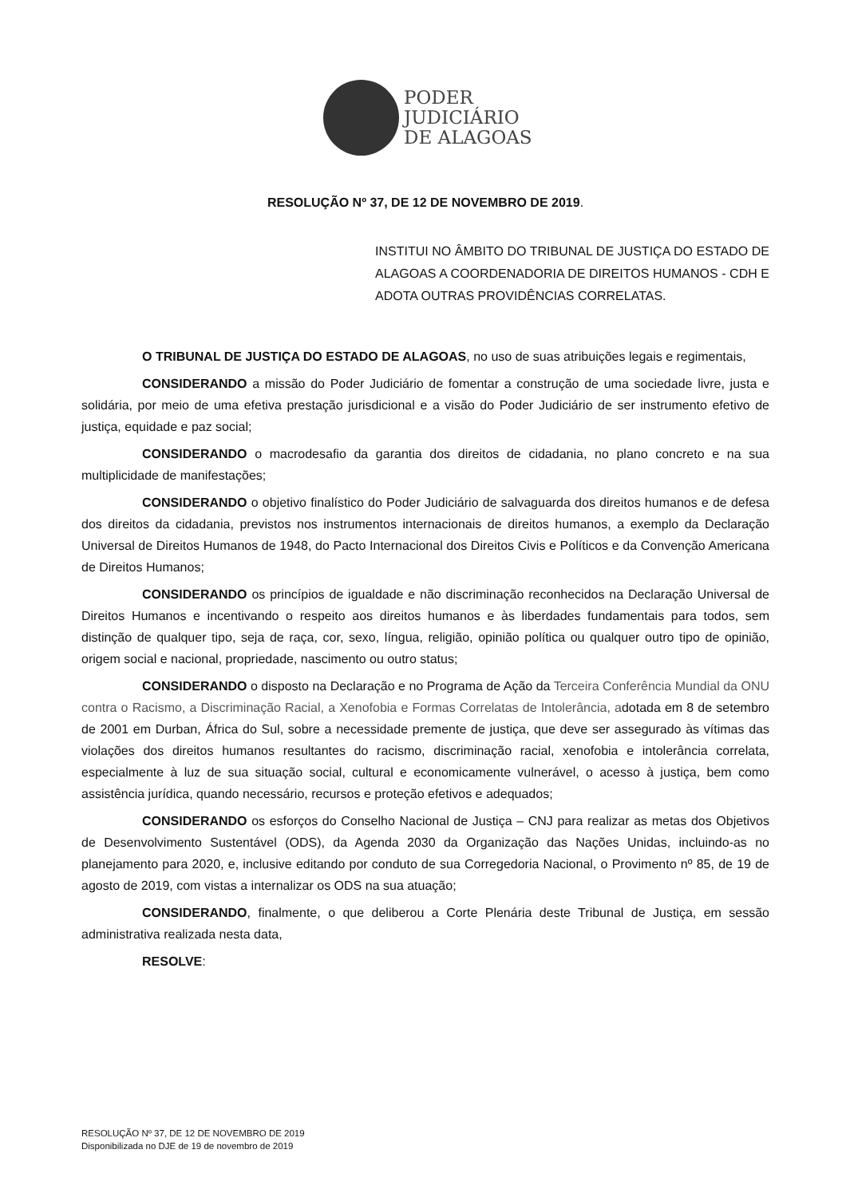PODER
JUDICIÁRIO
DE ALAGOAS
RESOLUÇÃO Nº 37, DE 12 DE NOVEMBRO DE 2019.
INSTITUI NO ÂMBITO DO TRIBUNAL DE JUSTIÇA DO ESTADO DE ALAGOAS A COORDENADORIA DE DIREITOS HUMANOS - CDH E ADOTA OUTRAS PROVIDÊNCIAS CORRELATAS.
O TRIBUNAL DE JUSTIÇA DO ESTADO DE ALAGOAS, no uso de suas atribuições legais e regimentais,
CONSIDERANDO a missão do Poder Judiciário de fomentar a construção de uma sociedade livre, justa e solidária, por meio de uma efetiva prestação jurisdicional e a visão do Poder Judiciário de ser instrumento efetivo de justiça, equidade e paz social;
CONSIDERANDO o macrodesafio da garantia dos direitos de cidadania, no plano concreto e na sua multiplicidade de manifestações;
CONSIDERANDO o objetivo finalístico do Poder Judiciário de salvaguarda dos direitos humanos e de defesa dos direitos da cidadania, previstos nos instrumentos internacionais de direitos humanos, a exemplo da Declaração Universal de Direitos Humanos de 1948, do Pacto Internacional dos Direitos Civis e Políticos e da Convenção Americana de Direitos Humanos;
CONSIDERANDO os princípios de igualdade e não discriminação reconhecidos na Declaração Universal de Direitos Humanos e incentivando o respeito aos direitos humanos e às liberdades fundamentais para todos, sem distinção de qualquer tipo, seja de raça, cor, sexo, língua, religião, opinião política ou qualquer outro tipo de opinião, origem social e nacional, propriedade, nascimento ou outro status;
CONSIDERANDO o disposto na Declaração e no Programa de Ação da Terceira Conferência Mundial da ONU contra o Racismo, a Discriminação Racial, a Xenofobia e Formas Correlatas de Intolerância, adotada em 8 de setembro de 2001 em Durban, África do Sul, sobre a necessidade premente de justiça, que deve ser assegurado às vítimas das violações dos direitos humanos resultantes do racismo, discriminação racial, xenofobia e intolerância correlata, especialmente à luz de sua situação social, cultural e economicamente vulnerável, o acesso à justiça, bem como assistência jurídica, quando necessário, recursos e proteção efetivos e adequados;
CONSIDERANDO os esforços do Conselho Nacional de Justiça – CNJ para realizar as metas dos Objetivos de Desenvolvimento Sustentável (ODS), da Agenda 2030 da Organização das Nações Unidas, incluindo-as no planejamento para 2020, e, inclusive editando por conduto de sua Corregedoria Nacional, o Provimento nº 85, de 19 de agosto de 2019, com vistas a internalizar os ODS na sua atuação;
CONSIDERANDO, finalmente, o que deliberou a Corte Plenária deste Tribunal de Justiça, em sessão administrativa realizada nesta data,
RESOLVE:
RESOLUÇÃO Nº 37, DE 12 DE NOVEMBRO DE 2019
Disponibilizada no DJE de 19 de novembro de 2019